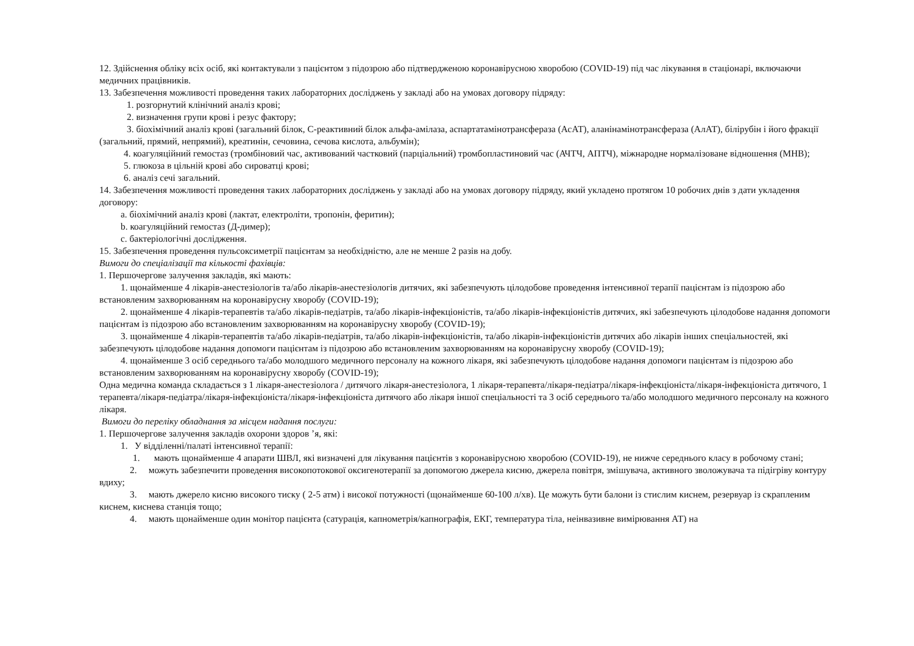12. Здійснення обліку всіх осіб, які контактували з пацієнтом з підозрою або підтвердженою коронавірусною хворобою (COVID-19) під час лікування в стаціонарі, включаючи медичних працівників.
13. Забезпечення можливості проведення таких лабораторних досліджень у закладі або на умовах договору підряду:
1. розгорнутий клінічний аналіз крові;
2. визначення групи крові і резус фактору;
3. біохімічний аналіз крові (загальний білок, С-реактивний білок альфа-амілаза, аспартатамінотрансфераза (АсАТ), аланінамінотрансфераза (АлАТ), білірубін і його фракції (загальний, прямий, непрямий), креатинін, сечовина, сечова кислота, альбумін);
4. коагуляційний гемостаз (тромбіновий час, активований частковий (парціальний) тромбопластиновий час (АЧТЧ, АПТЧ), міжнародне нормалізоване відношення (МНВ);
5. глюкоза в цільній крові або сироватці крові;
6. аналіз сечі загальний.
14. Забезпечення можливості проведення таких лабораторних досліджень у закладі або на умовах договору підряду, який укладено протягом 10 робочих днів з дати укладення договору:
a. біохімічний аналіз крові (лактат, електроліти, тропонін, феритин);
b. коагуляційний гемостаз (Д-димер);
c. бактеріологічні дослідження.
15. Забезпечення проведення пульсоксиметрії пацієнтам за необхідністю, але не менше 2 разів на добу.
Вимоги до спеціалізації та кількості фахівців:
1. Першочергове залучення закладів, які мають:
1. щонайменше 4 лікарів-анестезіологів та/або лікарів-анестезіологів дитячих, які забезпечують цілодобове проведення інтенсивної терапії пацієнтам із підозрою або встановленим захворюванням на коронавірусну хворобу (COVID-19);
2. щонайменше 4 лікарів-терапевтів та/або лікарів-педіатрів, та/або лікарів-інфекціоністів, та/або лікарів-інфекціоністів дитячих, які забезпечують цілодобове надання допомоги пацієнтам із підозрою або встановленим захворюванням на коронавірусну хворобу (COVID-19);
3. щонайменше 4 лікарів-терапевтів та/або лікарів-педіатрів, та/або лікарів-інфекціоністів, та/або лікарів-інфекціоністів дитячих або лікарів інших спеціальностей, які забезпечують цілодобове надання допомоги пацієнтам із підозрою або встановленим захворюванням на коронавірусну хворобу (COVID-19);
4. щонайменше 3 осіб середнього та/або молодшого медичного персоналу на кожного лікаря, які забезпечують цілодобове надання допомоги пацієнтам із підозрою або встановленим захворюванням на коронавірусну хворобу (COVID-19);
Одна медична команда складається з 1 лікаря-анестезіолога / дитячого лікаря-анестезіолога, 1 лікаря-терапевта/лікаря-педіатра/лікаря-інфекціоніста/лікаря-інфекціоніста дитячого, 1 терапевта/лікаря-педіатра/лікаря-інфекціоніста/лікаря-інфекціоніста дитячого або лікаря іншої спеціальності та 3 осіб середнього та/або молодшого медичного персоналу на кожного лікаря.
Вимоги до переліку обладнання за місцем надання послуги:
1. Першочергове залучення закладів охорони здоров ’я, які:
1. У відділенні/палаті інтенсивної терапії:
1. мають щонайменше 4 апарати ШВЛ, які визначені для лікування пацієнтів з коронавірусною хворобою (COVID-19), не нижче середнього класу в робочому стані;
2. можуть забезпечити проведення високопотокової оксигенотерапії за допомогою джерела кисню, джерела повітря, змішувача, активного зволожувача та підігріву контуру вдиху;
3. мають джерело кисню високого тиску ( 2-5 атм) і високої потужності (щонайменше 60-100 л/хв). Це можуть бути балони із стислим киснем, резервуар із скрапленим киснем, киснева станція тощо;
4. мають щонайменше один монітор пацієнта (сатурація, капнометрія/капнографія, ЕКГ, температура тіла, неінвазивне вимірювання АТ) на